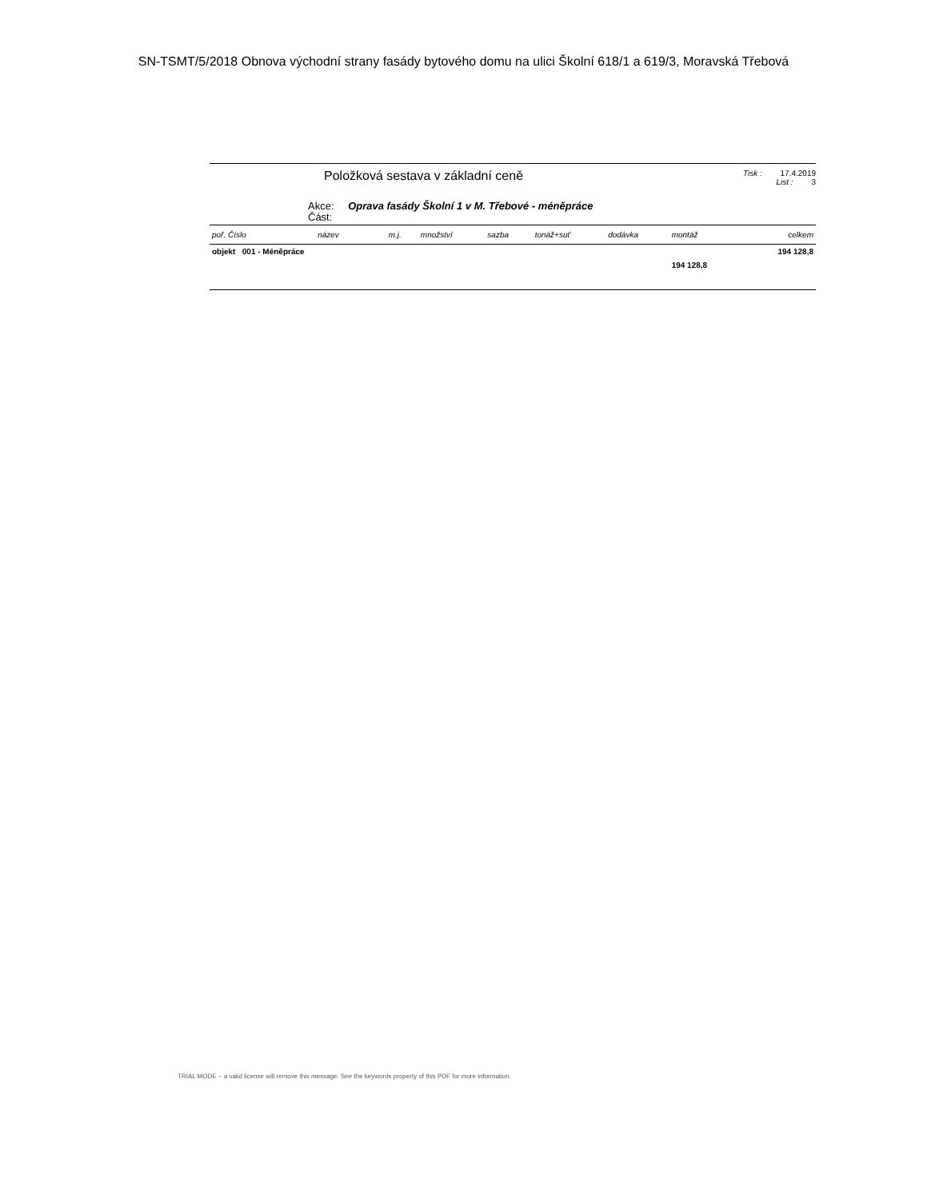SN-TSMT/5/2018 Obnova východní strany fasády bytového domu na ulici Školní 618/1 a 619/3, Moravská Třebová
Položková sestava v základní ceně
Tisk : 17.4.2019
List : 3
Akce: Oprava fasády Školní 1 v M. Třebové - méněpráce
Část:
| poř. Číslo | název | m.j. | množství | sazba | tonáž+suť | dodávka | montáž | celkem |
| --- | --- | --- | --- | --- | --- | --- | --- | --- |
| objekt 001 - Méněpráce | | | | | | | | 194 128,8 |
| | | | | | | | 194 128,8 | |
TRIAL MODE − a valid license will remove this message. See the keywords property of this PDF for more information.